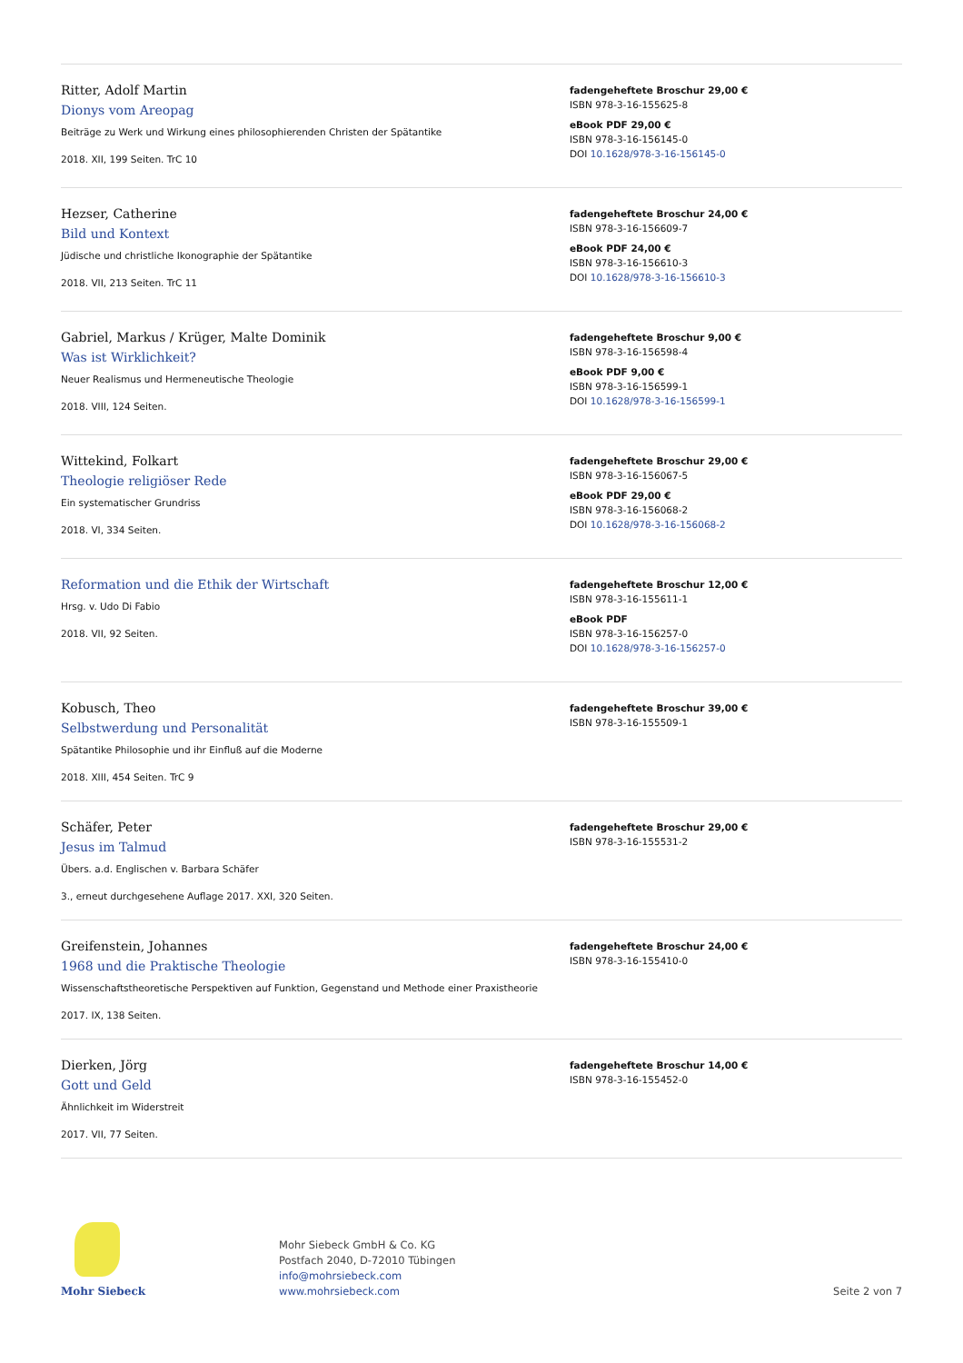Ritter, Adolf Martin
Dionys vom Areopag
Beiträge zu Werk und Wirkung eines philosophierenden Christen der Spätantike
2018. XII, 199 Seiten. TrC 10
fadengeheftete Broschur 29,00 €
ISBN 978-3-16-155625-8
eBook PDF 29,00 €
ISBN 978-3-16-156145-0
DOI 10.1628/978-3-16-156145-0
Hezser, Catherine
Bild und Kontext
Jüdische und christliche Ikonographie der Spätantike
2018. VII, 213 Seiten. TrC 11
fadengeheftete Broschur 24,00 €
ISBN 978-3-16-156609-7
eBook PDF 24,00 €
ISBN 978-3-16-156610-3
DOI 10.1628/978-3-16-156610-3
Gabriel, Markus / Krüger, Malte Dominik
Was ist Wirklichkeit?
Neuer Realismus und Hermeneutische Theologie
2018. VIII, 124 Seiten.
fadengeheftete Broschur 9,00 €
ISBN 978-3-16-156598-4
eBook PDF 9,00 €
ISBN 978-3-16-156599-1
DOI 10.1628/978-3-16-156599-1
Wittekind, Folkart
Theologie religiöser Rede
Ein systematischer Grundriss
2018. VI, 334 Seiten.
fadengeheftete Broschur 29,00 €
ISBN 978-3-16-156067-5
eBook PDF 29,00 €
ISBN 978-3-16-156068-2
DOI 10.1628/978-3-16-156068-2
Reformation und die Ethik der Wirtschaft
Hrsg. v. Udo Di Fabio
2018. VII, 92 Seiten.
fadengeheftete Broschur 12,00 €
ISBN 978-3-16-155611-1
eBook PDF
ISBN 978-3-16-156257-0
DOI 10.1628/978-3-16-156257-0
Kobusch, Theo
Selbstwerdung und Personalität
Spätantike Philosophie und ihr Einfluß auf die Moderne
2018. XIII, 454 Seiten. TrC 9
fadengeheftete Broschur 39,00 €
ISBN 978-3-16-155509-1
Schäfer, Peter
Jesus im Talmud
Übers. a.d. Englischen v. Barbara Schäfer
3., erneut durchgesehene Auflage 2017. XXI, 320 Seiten.
fadengeheftete Broschur 29,00 €
ISBN 978-3-16-155531-2
Greifenstein, Johannes
1968 und die Praktische Theologie
Wissenschaftstheoretische Perspektiven auf Funktion, Gegenstand und Methode einer Praxistheorie
2017. IX, 138 Seiten.
fadengeheftete Broschur 24,00 €
ISBN 978-3-16-155410-0
Dierken, Jörg
Gott und Geld
Ähnlichkeit im Widerstreit
2017. VII, 77 Seiten.
fadengeheftete Broschur 14,00 €
ISBN 978-3-16-155452-0
Mohr Siebeck
Mohr Siebeck GmbH & Co. KG
Postfach 2040, D-72010 Tübingen
info@mohrsiebeck.com
www.mohrsiebeck.com
Seite 2 von 7